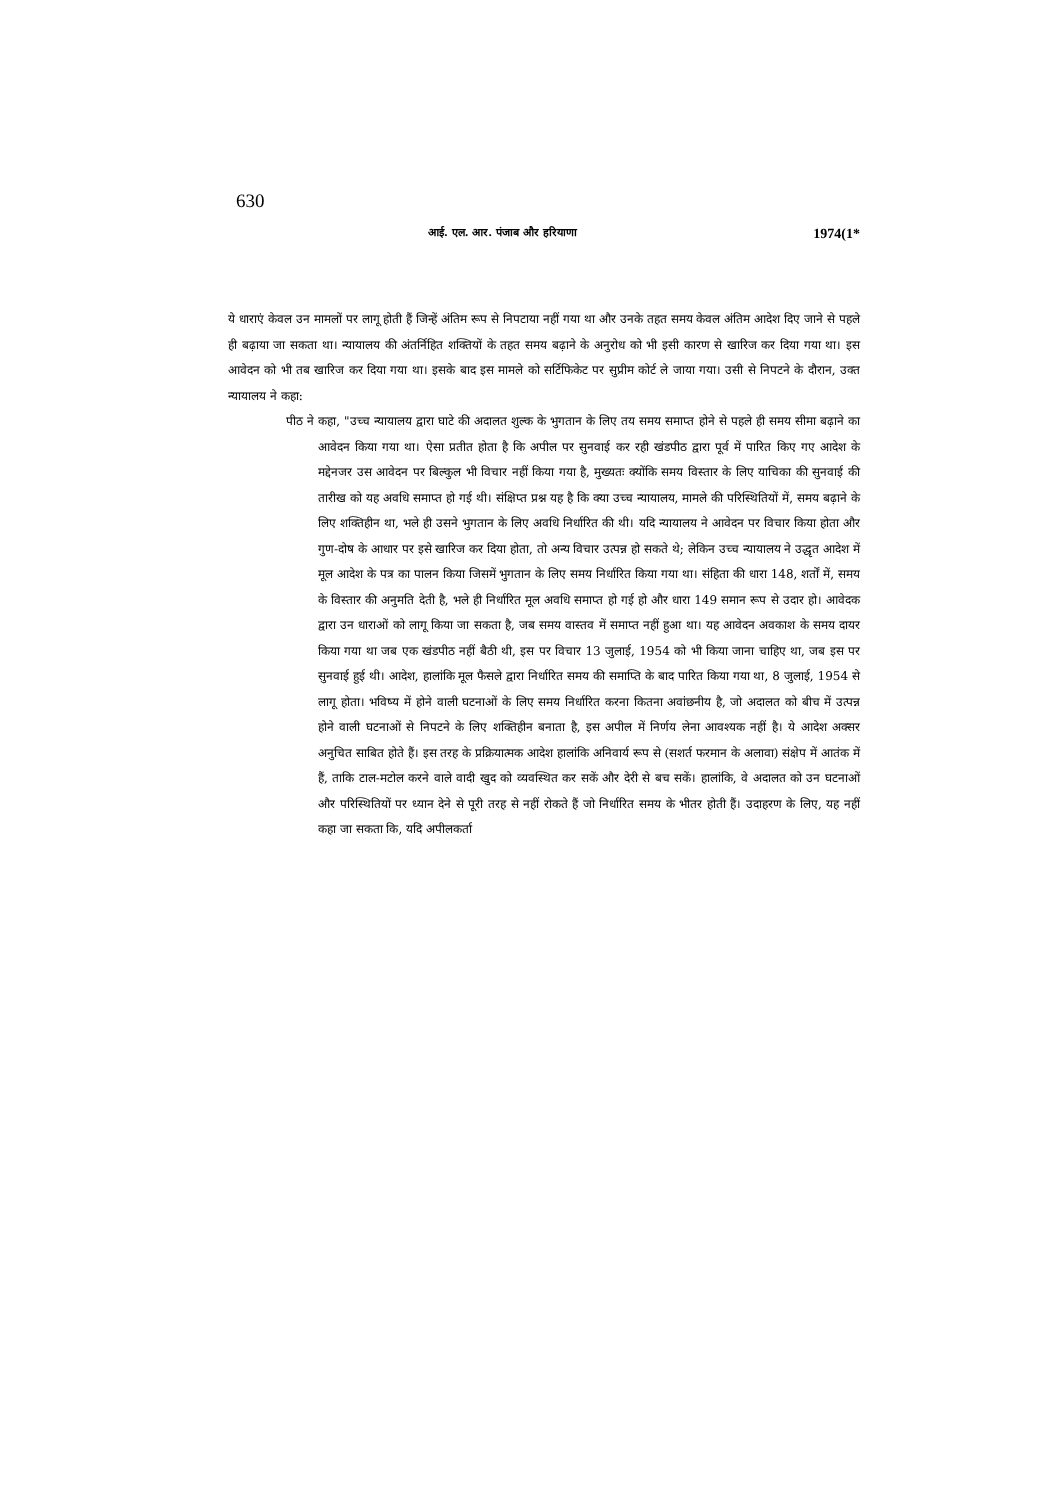630
आई. एल. आर. पंजाब और हरियाणा 1974(1*
ये धाराएं केवल उन मामलों पर लागू होती हैं जिन्हें अंतिम रूप से निपटाया नहीं गया था और उनके तहत समय केवल अंतिम आदेश दिए जाने से पहले ही बढ़ाया जा सकता था। न्यायालय की अंतर्निहित शक्तियों के तहत समय बढ़ाने के अनुरोध को भी इसी कारण से खारिज कर दिया गया था। इस आवेदन को भी तब खारिज कर दिया गया था। इसके बाद इस मामले को सर्टिफिकेट पर सुप्रीम कोर्ट ले जाया गया। उसी से निपटने के दौरान, उक्त न्यायालय ने कहा:
पीठ ने कहा, "उच्च न्यायालय द्वारा घाटे की अदालत शुल्क के भुगतान के लिए तय समय समाप्त होने से पहले ही समय सीमा बढ़ाने का आवेदन किया गया था। ऐसा प्रतीत होता है कि अपील पर सुनवाई कर रही खंडपीठ द्वारा पूर्व में पारित किए गए आदेश के मद्देनजर उस आवेदन पर बिल्कुल भी विचार नहीं किया गया है, मुख्यतः क्योंकि समय विस्तार के लिए याचिका की सुनवाई की तारीख को यह अवधि समाप्त हो गई थी। संक्षिप्त प्रश्न यह है कि क्या उच्च न्यायालय, मामले की परिस्थितियों में, समय बढ़ाने के लिए शक्तिहीन था, भले ही उसने भुगतान के लिए अवधि निर्धारित की थी। यदि न्यायालय ने आवेदन पर विचार किया होता और गुण-दोष के आधार पर इसे खारिज कर दिया होता, तो अन्य विचार उत्पन्न हो सकते थे; लेकिन उच्च न्यायालय ने उद्धृत आदेश में मूल आदेश के पत्र का पालन किया जिसमें भुगतान के लिए समय निर्धारित किया गया था। संहिता की धारा 148, शर्तों में, समय के विस्तार की अनुमति देती है, भले ही निर्धारित मूल अवधि समाप्त हो गई हो और धारा 149 समान रूप से उदार हो। आवेदक द्वारा उन धाराओं को लागू किया जा सकता है, जब समय वास्तव में समाप्त नहीं हुआ था। यह आवेदन अवकाश के समय दायर किया गया था जब एक खंडपीठ नहीं बैठी थी, इस पर विचार 13 जुलाई, 1954 को भी किया जाना चाहिए था, जब इस पर सुनवाई हुई थी। आदेश, हालांकि मूल फैसले द्वारा निर्धारित समय की समाप्ति के बाद पारित किया गया था, 8 जुलाई, 1954 से लागू होता। भविष्य में होने वाली घटनाओं के लिए समय निर्धारित करना कितना अवांछनीय है, जो अदालत को बीच में उत्पन्न होने वाली घटनाओं से निपटने के लिए शक्तिहीन बनाता है, इस अपील में निर्णय लेना आवश्यक नहीं है। ये आदेश अक्सर अनुचित साबित होते हैं। इस तरह के प्रक्रियात्मक आदेश हालांकि अनिवार्य रूप से (सशर्त फरमान के अलावा) संक्षेप में आतंक में हैं, ताकि टाल-मटोल करने वाले वादी खुद को व्यवस्थित कर सकें और देरी से बच सकें। हालांकि, वे अदालत को उन घटनाओं और परिस्थितियों पर ध्यान देने से पूरी तरह से नहीं रोकते हैं जो निर्धारित समय के भीतर होती हैं। उदाहरण के लिए, यह नहीं कहा जा सकता कि, यदि अपीलकर्ता